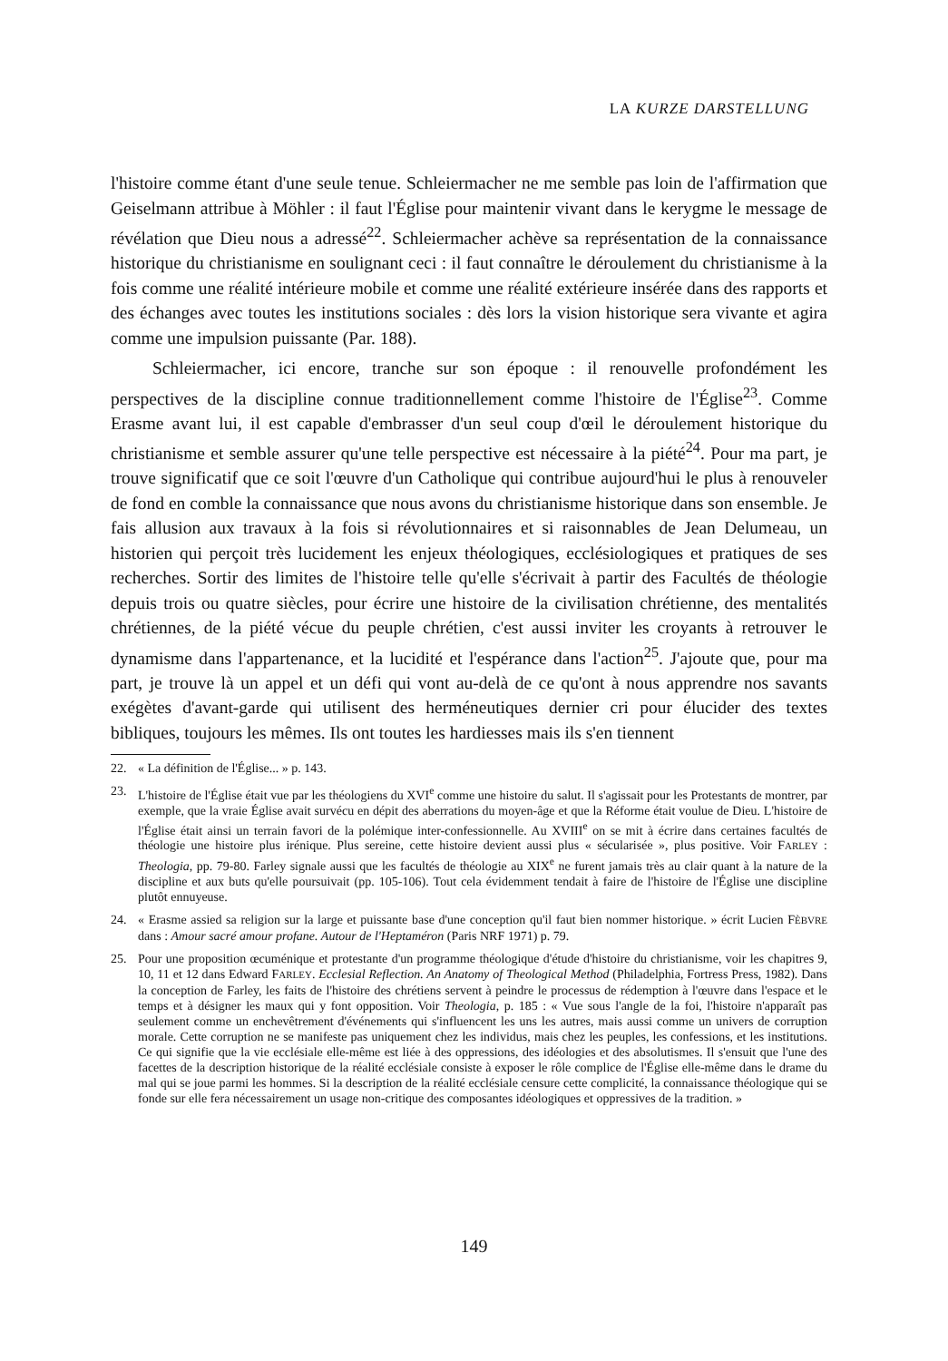LA KURZE DARSTELLUNG
l'histoire comme étant d'une seule tenue. Schleiermacher ne me semble pas loin de l'affirmation que Geiselmann attribue à Möhler : il faut l'Église pour maintenir vivant dans le kerygme le message de révélation que Dieu nous a adressé<sup>22</sup>. Schleiermacher achève sa représentation de la connaissance historique du christianisme en soulignant ceci : il faut connaître le déroulement du christianisme à la fois comme une réalité intérieure mobile et comme une réalité extérieure insérée dans des rapports et des échanges avec toutes les institutions sociales : dès lors la vision historique sera vivante et agira comme une impulsion puissante (Par. 188).
Schleiermacher, ici encore, tranche sur son époque : il renouvelle profondément les perspectives de la discipline connue traditionnellement comme l'histoire de l'Église<sup>23</sup>. Comme Erasme avant lui, il est capable d'embrasser d'un seul coup d'œil le déroulement historique du christianisme et semble assurer qu'une telle perspective est nécessaire à la piété<sup>24</sup>. Pour ma part, je trouve significatif que ce soit l'œuvre d'un Catholique qui contribue aujourd'hui le plus à renouveler de fond en comble la connaissance que nous avons du christianisme historique dans son ensemble. Je fais allusion aux travaux à la fois si révolutionnaires et si raisonnables de Jean Delumeau, un historien qui perçoit très lucidement les enjeux théologiques, ecclésiologiques et pratiques de ses recherches. Sortir des limites de l'histoire telle qu'elle s'écrivait à partir des Facultés de théologie depuis trois ou quatre siècles, pour écrire une histoire de la civilisation chrétienne, des mentalités chrétiennes, de la piété vécue du peuple chrétien, c'est aussi inviter les croyants à retrouver le dynamisme dans l'appartenance, et la lucidité et l'espérance dans l'action<sup>25</sup>. J'ajoute que, pour ma part, je trouve là un appel et un défi qui vont au-delà de ce qu'ont à nous apprendre nos savants exégètes d'avant-garde qui utilisent des herméneutiques dernier cri pour élucider des textes bibliques, toujours les mêmes. Ils ont toutes les hardiesses mais ils s'en tiennent
22. « La définition de l'Église... » p. 143.
23. L'histoire de l'Église était vue par les théologiens du XVI<sup>e</sup> comme une histoire du salut. Il s'agissait pour les Protestants de montrer, par exemple, que la vraie Église avait survécu en dépit des aberrations du moyen-âge et que la Réforme était voulue de Dieu. L'histoire de l'Église était ainsi un terrain favori de la polémique inter-confessionnelle. Au XVIII<sup>e</sup> on se mit à écrire dans certaines facultés de théologie une histoire plus irénique. Plus sereine, cette histoire devient aussi plus « sécularisée », plus positive. Voir FARLEY : Theologia, pp. 79-80. Farley signale aussi que les facultés de théologie au XIX<sup>e</sup> ne furent jamais très au clair quant à la nature de la discipline et aux buts qu'elle poursuivait (pp. 105-106). Tout cela évidemment tendait à faire de l'histoire de l'Église une discipline plutôt ennuyeuse.
24. « Erasme assied sa religion sur la large et puissante base d'une conception qu'il faut bien nommer historique. » écrit Lucien FÈBVRE dans : Amour sacré amour profane. Autour de l'Heptaméron (Paris NRF 1971) p. 79.
25. Pour une proposition œcuménique et protestante d'un programme théologique d'étude d'histoire du christianisme, voir les chapitres 9, 10, 11 et 12 dans Edward FARLEY. Ecclesial Reflection. An Anatomy of Theological Method (Philadelphia, Fortress Press, 1982). Dans la conception de Farley, les faits de l'histoire des chrétiens servent à peindre le processus de rédemption à l'œuvre dans l'espace et le temps et à désigner les maux qui y font opposition. Voir Theologia, p. 185 : « Vue sous l'angle de la foi, l'histoire n'apparaît pas seulement comme un enchevêtrement d'événements qui s'influencent les uns les autres, mais aussi comme un univers de corruption morale. Cette corruption ne se manifeste pas uniquement chez les individus, mais chez les peuples, les confessions, et les institutions. Ce qui signifie que la vie ecclésiale elle-même est liée à des oppressions, des idéologies et des absolutismes. Il s'ensuit que l'une des facettes de la description historique de la réalité ecclésiale consiste à exposer le rôle complice de l'Église elle-même dans le drame du mal qui se joue parmi les hommes. Si la description de la réalité ecclésiale censure cette complicité, la connaissance théologique qui se fonde sur elle fera nécessairement un usage non-critique des composantes idéologiques et oppressives de la tradition. »
149